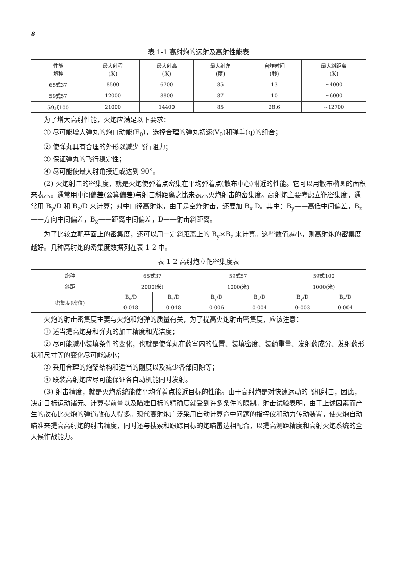8
表 1-1 高射炮的远射及高射性能表
| 性能 炮种 | 最大射程 (米) | 最大射高 (米) | 最大射角 (度) | 自炸时间 (秒) | 最大斜距离 (米) |
| --- | --- | --- | --- | --- | --- |
| 65式37 | 8500 | 6700 | 85 | 13 | ~4000 |
| 59式57 | 12000 | 8800 | 87 | 10 | ~6000 |
| 59式100 | 21000 | 14400 | 85 | 28.6 | ~12700 |
为了增大高射性能，火炮应满足以下要求：
① 尽可能增大弹丸的炮口动能(E<sub>0</sub>)，选择合理的弹丸初速(V<sub>0</sub>)和弹重(q)的组合；
② 使弹丸具有合理的外形以减少飞行阻力；
③ 保证弹丸的飞行稳定性；
④ 尽可能使最大射角接近或达到 90°。
(2) 火炮射击的密集度，就是火炮使弹着点密集在平均弹着点(散布中心)附近的性能。它可以用散布椭圆的面积来表示。通常用中间偏差(公算偏差)与射击斜距离之比来表示火炮射击的密集度。高射炮主要考虑立靶密集度，通常用 B<sub>y</sub>/D 和 B<sub>z</sub>/D 来计算；对中口径高射炮，由于是空炸射击，还要加 B<sub>x</sub> D。其中：B<sub>y</sub>——高低中间偏差，B<sub>z</sub>——方向中间偏差，B<sub>x</sub>——距离中间偏差，D——射击斜距离。
为了比较立靶平面上的密集度，还可以用一定斜距离上的 B<sub>y</sub>×B<sub>z</sub> 来计算。这些数值越小，则高射炮的密集度越好。几种高射炮的密集度数据列在表 1-2 中。
表 1-2 高射炮立靶密集度表
| 炮种 | 65式37 | | 59式57 | | 59式100 | |
| --- | --- | --- | --- | --- | --- | --- |
| 斜距 | 2000(米) | | 1000(米) | | 1000(米) | |
| 密集度(密位) | B<sub>y</sub>/D | B<sub>z</sub>/D | B<sub>y</sub>/D | B<sub>z</sub>/D | B<sub>y</sub>/D | B<sub>z</sub>/D |
| | 0-018 | 0-018 | 0-006 | 0-004 | 0-003 | 0-004 |
火炮的射击密集度主要与火炮和炮弹的质量有关，为了提高火炮射击密集度，应该注意：
① 适当提高炮身和弹丸的加工精度和光洁度；
② 尽可能减小装填条件的变化，也就是使弹丸在药室内的位置、装填密度、装药重量、发射药成分、发射药形状和尺寸等的变化尽可能减小；
③ 采用合理的炮架结构和适当的刚度以及减少各部间隙等；
④ 联装高射炮应尽可能保证各自动机能同时发射。
(3) 射击精度，就是火炮系统能使平均弹着点接近目标的性能。由于高射炮是对快速运动的飞机射击，因此，决定目标运动诸元、计算提前量以及瞄准目标的精确度就受到许多条件的限制。射击试验表明，由于上述因素而产生的散布比火炮的弹道散布大得多。现代高射炮广泛采用自动计算命中问题的指挥仪和动力传动装置，使火炮自动瞄准来提高高射炮的射击精度，同时还与搜索和跟踪目标的炮瞄雷达相配合，以提高测距精度和高射火炮系统的全天候作战能力。